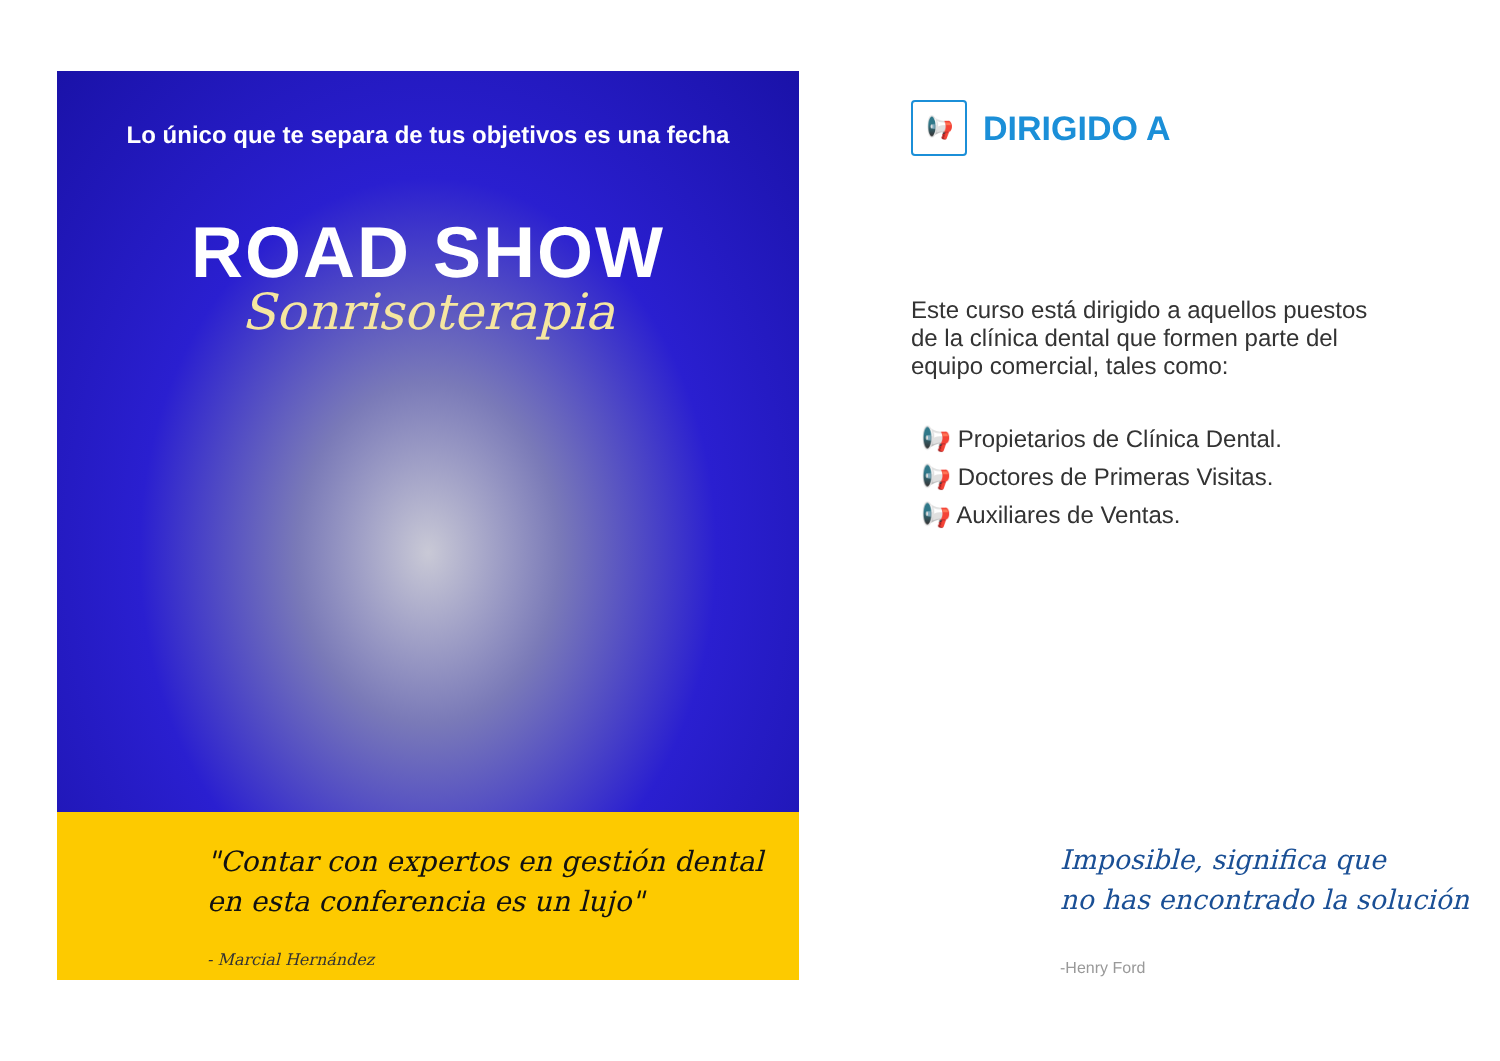Lo único que te separa de tus objetivos es una fecha
ROAD SHOW
Sonrisoterapia
"Contar con expertos en gestión dental
en esta conferencia es un lujo"
- Marcial Hernández
📢
DIRIGIDO A
Este curso está dirigido a aquellos puestos de la clínica dental que formen parte del equipo comercial, tales como:
📢 Propietarios de Clínica Dental.
📢 Doctores de Primeras Visitas.
📢 Auxiliares de Ventas.
Imposible, significa que
no has encontrado la solución
-Henry Ford